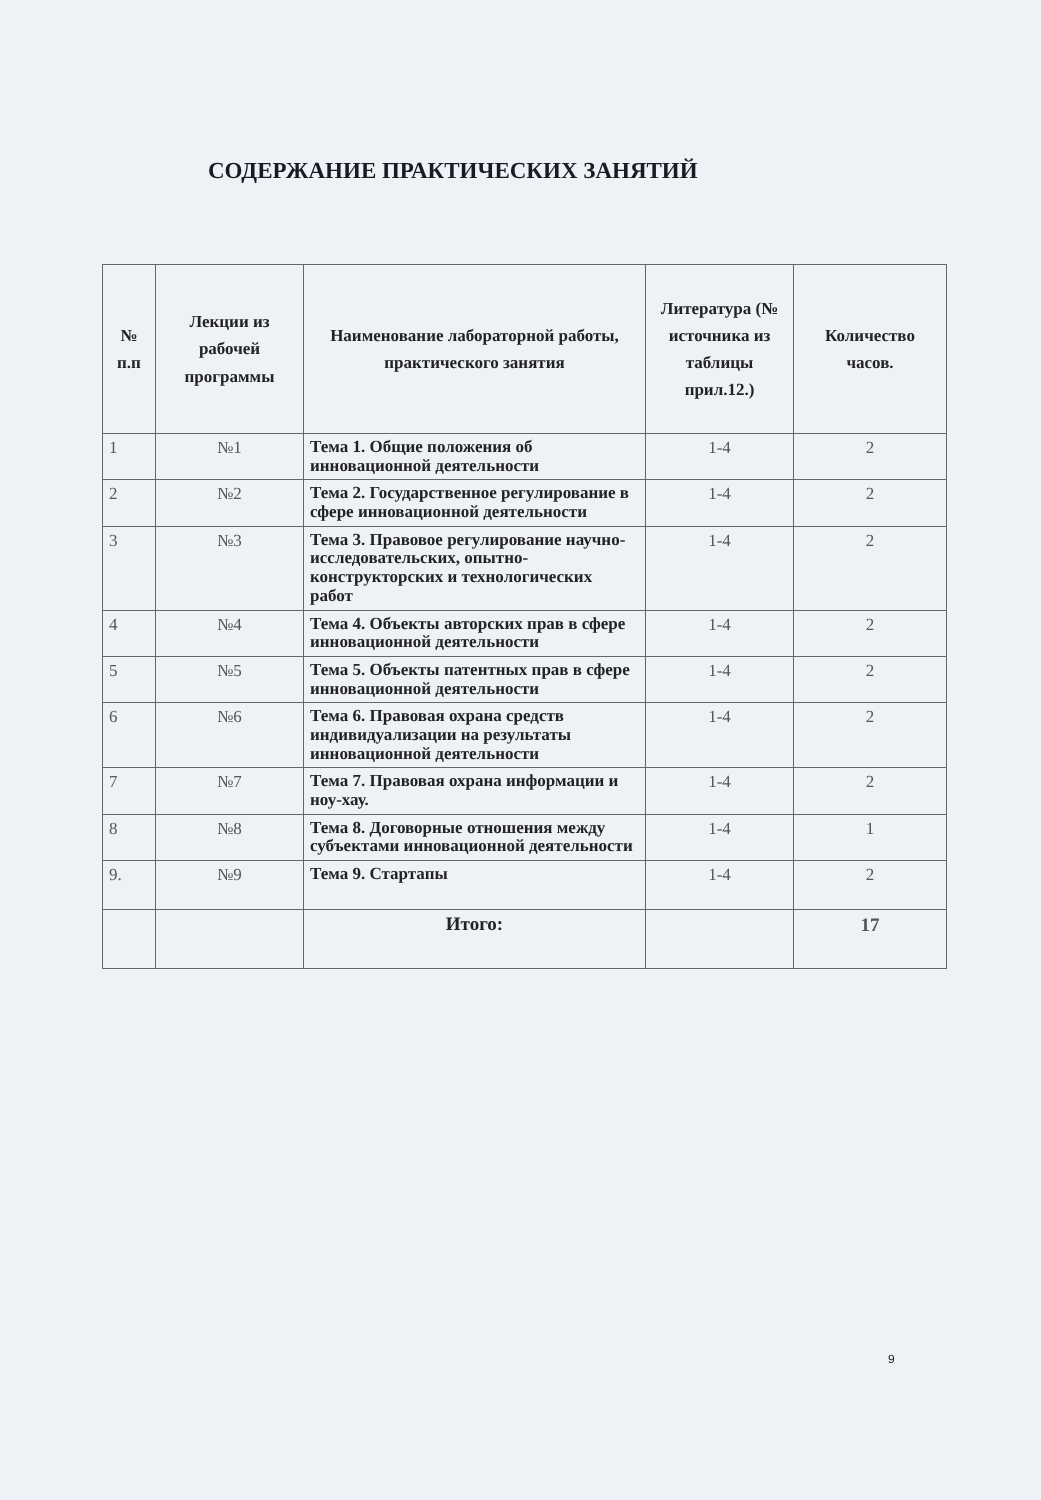СОДЕРЖАНИЕ ПРАКТИЧЕСКИХ ЗАНЯТИЙ
| № п.п | Лекции из рабочей программы | Наименование лабораторной работы, практического занятия | Литература (№ источника из таблицы прил.12.) | Количество часов. |
| --- | --- | --- | --- | --- |
| 1 | №1 | Тема 1. Общие положения об инновационной деятельности | 1-4 | 2 |
| 2 | №2 | Тема 2. Государственное регулирование в сфере инновационной деятельности | 1-4 | 2 |
| 3 | №3 | Тема 3. Правовое регулирование научно-исследовательских, опытно-конструкторских и технологических работ | 1-4 | 2 |
| 4 | №4 | Тема 4. Объекты авторских прав в сфере инновационной деятельности | 1-4 | 2 |
| 5 | №5 | Тема 5. Объекты патентных прав в сфере инновационной деятельности | 1-4 | 2 |
| 6 | №6 | Тема 6. Правовая охрана средств индивидуализации на результаты инновационной деятельности | 1-4 | 2 |
| 7 | №7 | Тема 7. Правовая охрана информации и ноу-хау. | 1-4 | 2 |
| 8 | №8 | Тема 8. Договорные отношения между субъектами инновационной деятельности | 1-4 | 1 |
| 9. | №9 | Тема 9. Стартапы | 1-4 | 2 |
| | | Итого: | | 17 |
9